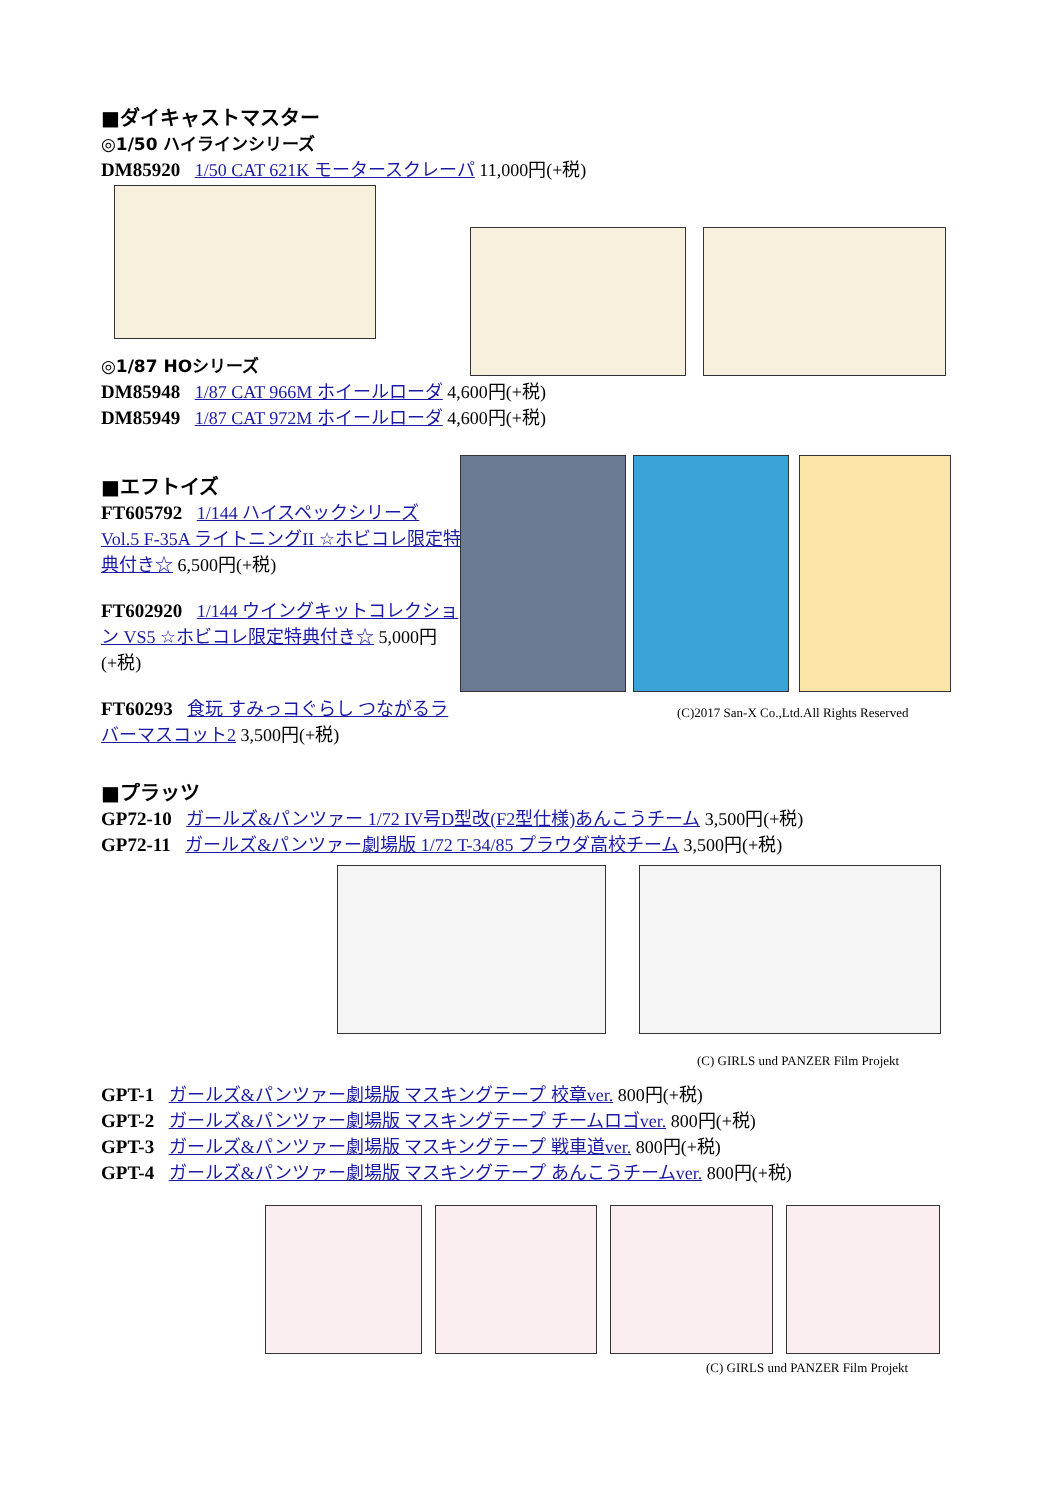■ダイキャストマスター
◎1/50 ハイラインシリーズ
DM85920 1/50 CAT 621K モータースクレーパ 11,000円(+税)
◎1/87 HOシリーズ
DM85948 1/87 CAT 966M ホイールローダ 4,600円(+税)
DM85949 1/87 CAT 972M ホイールローダ 4,600円(+税)
■エフトイズ
FT605792 1/144 ハイスペックシリーズ Vol.5 F-35A ライトニングII ☆ホビコレ限定特典付き☆ 6,500円(+税)
FT602920 1/144 ウイングキットコレクション VS5 ☆ホビコレ限定特典付き☆ 5,000円(+税)
FT60293 食玩 すみっコぐらし つながるラバーマスコット2 3,500円(+税)
(C)2017 San-X Co.,Ltd.All Rights Reserved
■プラッツ
GP72-10 ガールズ&パンツァー 1/72 IV号D型改(F2型仕様)あんこうチーム 3,500円(+税)
GP72-11 ガールズ&パンツァー劇場版 1/72 T-34/85 プラウダ高校チーム 3,500円(+税)
(C) GIRLS und PANZER Film Projekt
GPT-1 ガールズ&パンツァー劇場版 マスキングテープ 校章ver. 800円(+税)
GPT-2 ガールズ&パンツァー劇場版 マスキングテープ チームロゴver. 800円(+税)
GPT-3 ガールズ&パンツァー劇場版 マスキングテープ 戦車道ver. 800円(+税)
GPT-4 ガールズ&パンツァー劇場版 マスキングテープ あんこうチームver. 800円(+税)
(C) GIRLS und PANZER Film Projekt